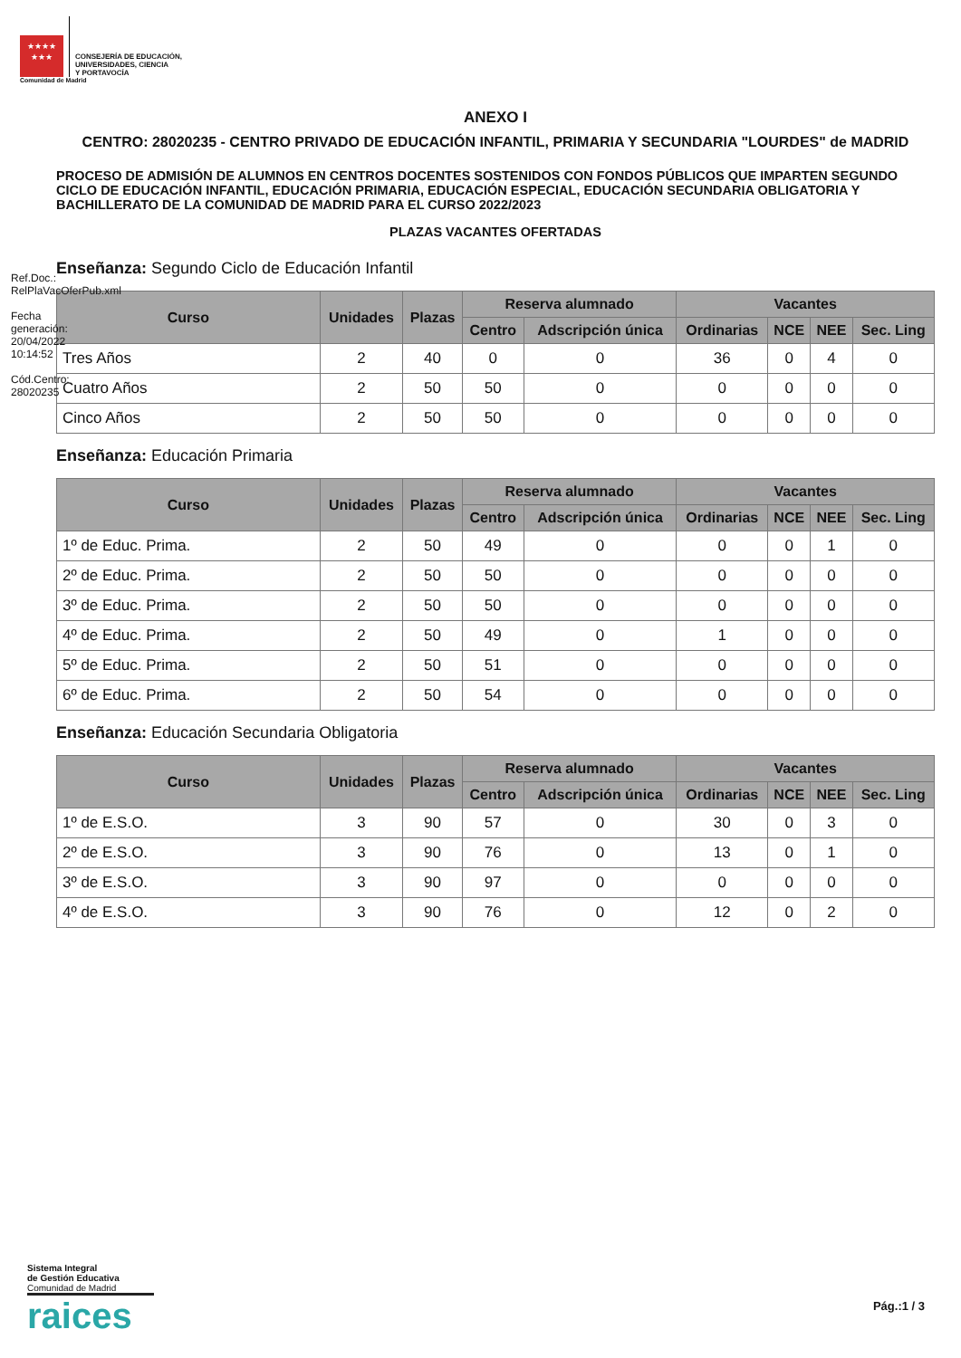★★★★
★★★
CONSEJERÍA DE EDUCACIÓN,
UNIVERSIDADES, CIENCIA
Y PORTAVOCÍA
Comunidad de Madrid
ANEXO I
CENTRO: 28020235 - CENTRO PRIVADO DE EDUCACIÓN INFANTIL, PRIMARIA Y SECUNDARIA "LOURDES" de MADRID
PROCESO DE ADMISIÓN DE ALUMNOS EN CENTROS DOCENTES SOSTENIDOS CON FONDOS PÚBLICOS QUE IMPARTEN SEGUNDO CICLO DE EDUCACIÓN INFANTIL, EDUCACIÓN PRIMARIA, EDUCACIÓN ESPECIAL, EDUCACIÓN SECUNDARIA OBLIGATORIA Y BACHILLERATO DE LA COMUNIDAD DE MADRID PARA EL CURSO 2022/2023
PLAZAS VACANTES OFERTADAS
Enseñanza: Segundo Ciclo de Educación Infantil
| Curso | Unidades | Plazas | Reserva alumnado | | Vacantes | | | |
| --- | --- | --- | --- | --- | --- | --- | --- | --- |
| | | | Centro | Adscripción única | Ordinarias | NCE | NEE | Sec. Ling |
| Tres Años | 2 | 40 | 0 | 0 | 36 | 0 | 4 | 0 |
| Cuatro Años | 2 | 50 | 50 | 0 | 0 | 0 | 0 | 0 |
| Cinco Años | 2 | 50 | 50 | 0 | 0 | 0 | 0 | 0 |
Enseñanza: Educación Primaria
| Curso | Unidades | Plazas | Reserva alumnado | | Vacantes | | | |
| --- | --- | --- | --- | --- | --- | --- | --- | --- |
| | | | Centro | Adscripción única | Ordinarias | NCE | NEE | Sec. Ling |
| 1º de Educ. Prima. | 2 | 50 | 49 | 0 | 0 | 0 | 1 | 0 |
| 2º de Educ. Prima. | 2 | 50 | 50 | 0 | 0 | 0 | 0 | 0 |
| 3º de Educ. Prima. | 2 | 50 | 50 | 0 | 0 | 0 | 0 | 0 |
| 4º de Educ. Prima. | 2 | 50 | 49 | 0 | 1 | 0 | 0 | 0 |
| 5º de Educ. Prima. | 2 | 50 | 51 | 0 | 0 | 0 | 0 | 0 |
| 6º de Educ. Prima. | 2 | 50 | 54 | 0 | 0 | 0 | 0 | 0 |
Enseñanza: Educación Secundaria Obligatoria
| Curso | Unidades | Plazas | Reserva alumnado | | Vacantes | | | |
| --- | --- | --- | --- | --- | --- | --- | --- | --- |
| | | | Centro | Adscripción única | Ordinarias | NCE | NEE | Sec. Ling |
| 1º de E.S.O. | 3 | 90 | 57 | 0 | 30 | 0 | 3 | 0 |
| 2º de E.S.O. | 3 | 90 | 76 | 0 | 13 | 0 | 1 | 0 |
| 3º de E.S.O. | 3 | 90 | 97 | 0 | 0 | 0 | 0 | 0 |
| 4º de E.S.O. | 3 | 90 | 76 | 0 | 12 | 0 | 2 | 0 |
Ref.Doc.: RelPlaVacOferPub.xml
Fecha generación: 20/04/2022 10:14:52
Cód.Centro: 28020235
Sistema Integral
de Gestión Educativa
Comunidad de Madrid
raices
Pág.:1 / 3